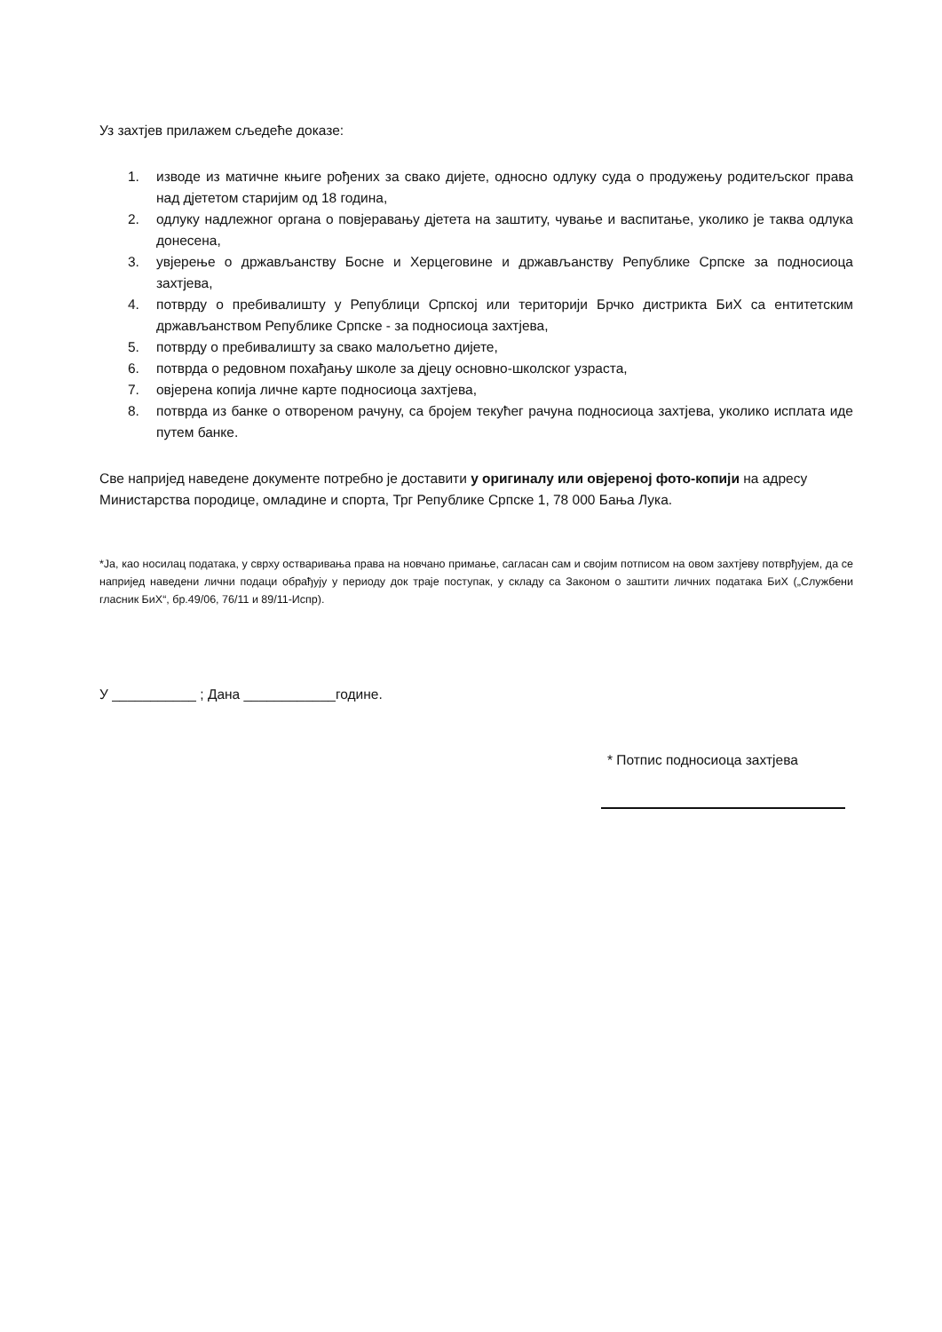Уз захтјев прилажем сљедеће доказе:
1. изводе из матичне књиге рођених за свако дијете, односно одлуку суда о продужењу родитељског права над дјететом старијим од 18 година,
2. одлуку надлежног органа о повјеравању дјетета на заштиту, чување и васпитање, уколико је таква одлука донесена,
3. увјерење о држављанству Босне и Херцеговине и држављанству Републике Српске за подносиоца захтјева,
4. потврду о пребивалишту у Републици Српској или територији Брчко дистрикта БиХ са ентитетским држављанством Републике Српске - за подносиоца захтјева,
5. потврду о пребивалишту за свако малољетно дијете,
6. потврда о редовном похађању школе за дјецу основно-школског узраста,
7. овјерена копија личне карте подносиоца захтјева,
8. потврда из банке о отвореном рачуну, са бројем текућег рачуна подносиоца захтјева, уколико исплата иде путем банке.
Све напријед наведене документе потребно је доставити у оригиналу или овјереној фото-копији на адресу Министарства породице, омладине и спорта, Трг Републике Српске 1, 78 000 Бања Лука.
*Ја, као носилац података, у сврху остваривања права на новчано примање, сагласан сам и својим потписом на овом захтјеву потврђујем, да се напријед наведени лични подаци обрађују у периоду док траје поступак, у складу са Законом о заштити личних података БиХ („Службени гласник БиХ“, бр.49/06, 76/11 и 89/11-Испр).
У ___________ ; Дана ____________године.
* Потпис подносиоца захтјева